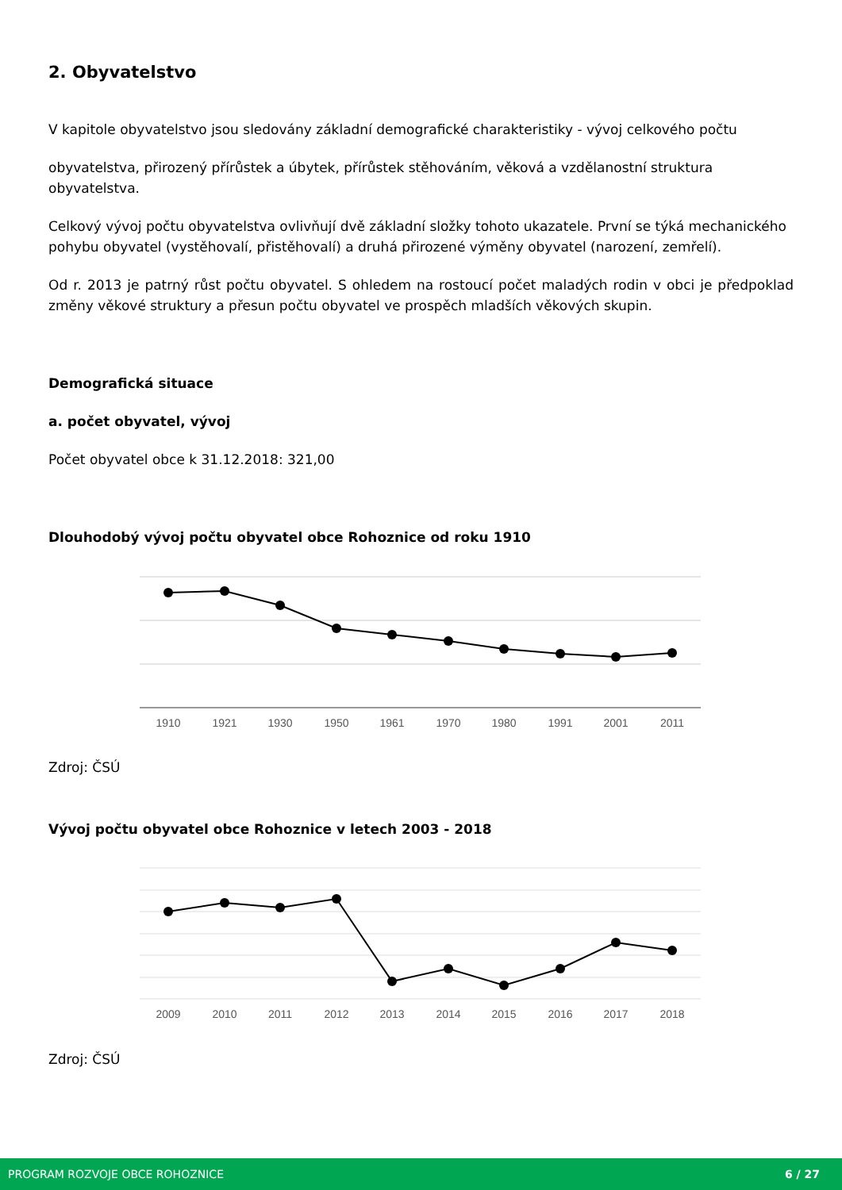2. Obyvatelstvo
V kapitole obyvatelstvo jsou sledovány základní demografické charakteristiky - vývoj celkového počtu
obyvatelstva, přirozený přírůstek a úbytek, přírůstek stěhováním, věková a vzdělanostní struktura obyvatelstva.
Celkový vývoj počtu obyvatelstva ovlivňují dvě základní složky tohoto ukazatele. První se týká mechanického
pohybu obyvatel (vystěhovalí, přistěhovalí) a druhá přirozené výměny obyvatel (narození, zemřelí).
Od r. 2013 je patrný růst počtu obyvatel. S ohledem na rostoucí počet maladých rodin v obci je předpoklad změny věkové struktury a přesun počtu obyvatel ve prospěch mladších věkových skupin.
Demografická situace
a. počet obyvatel, vývoj
Počet obyvatel obce k 31.12.2018: 321,00
Dlouhodobý vývoj počtu obyvatel obce Rohoznice od roku 1910
1910
1921
1930
1950
1961
1970
1980
1991
2001
2011
Zdroj: ČSÚ
Vývoj počtu obyvatel obce Rohoznice v letech 2003 - 2018
2009
2010
2011
2012
2013
2014
2015
2016
2017
2018
Zdroj: ČSÚ
PROGRAM ROZVOJE OBCE ROHOZNICE 6 / 27